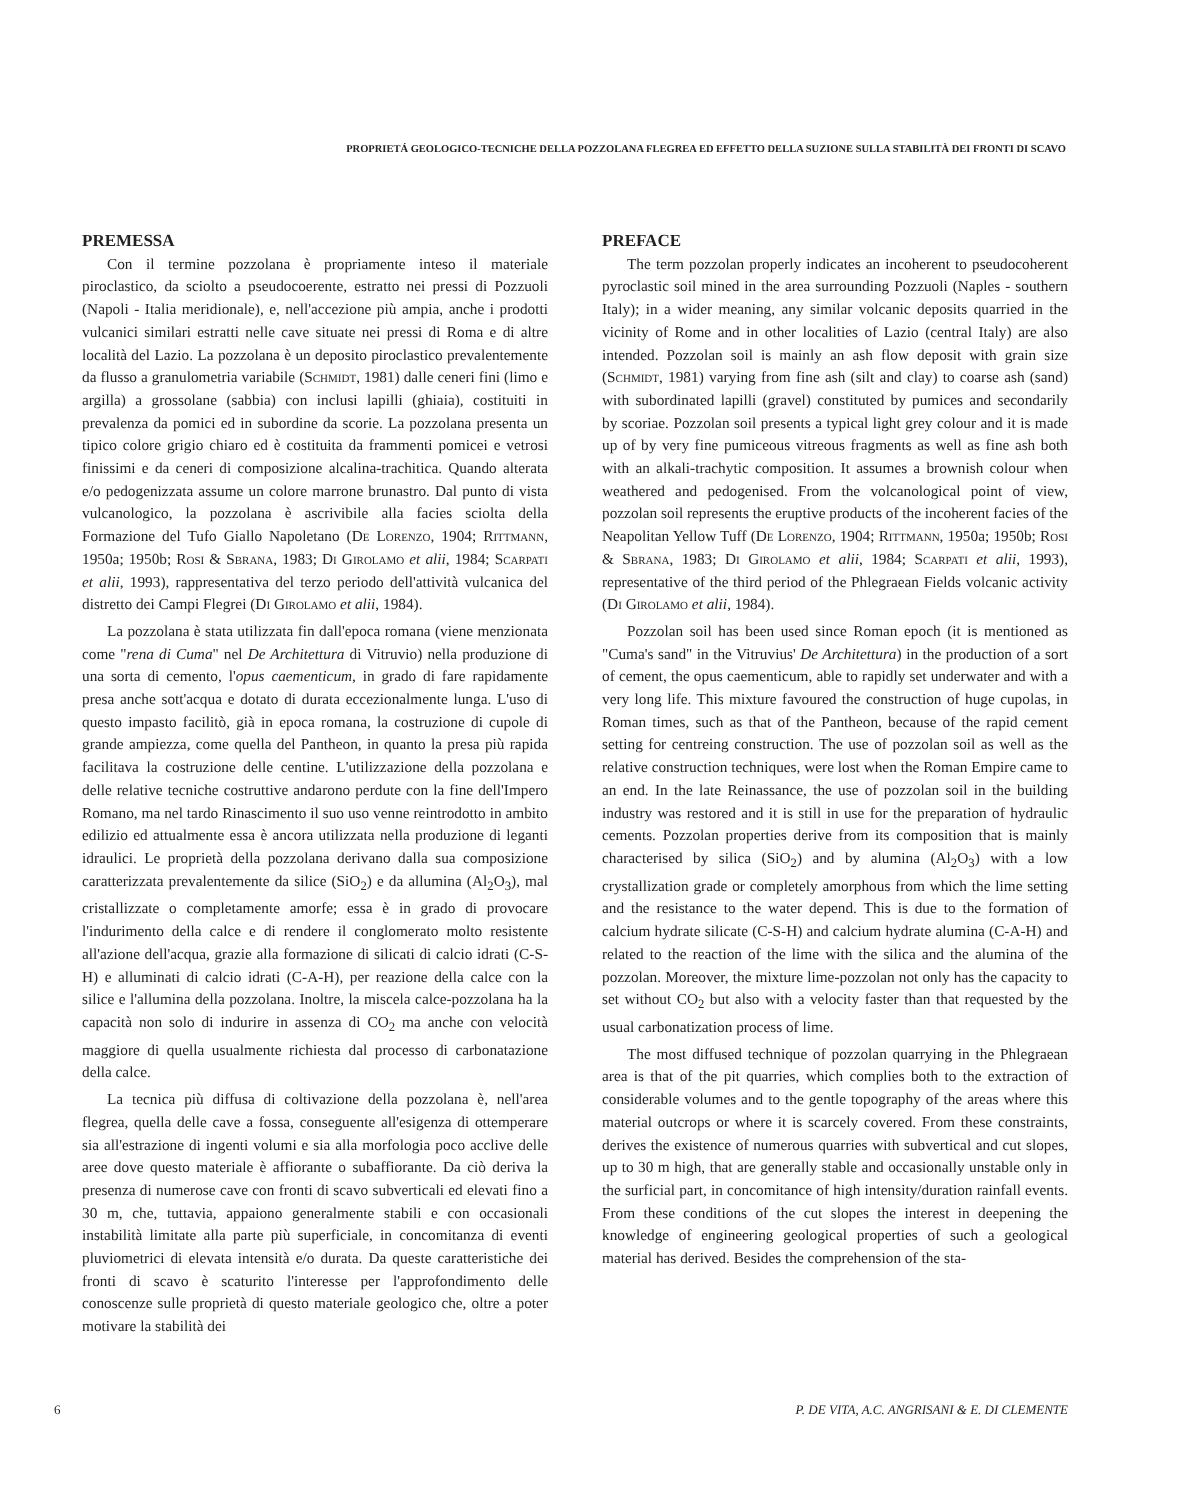PROPRIETÁ GEOLOGICO-TECNICHE DELLA POZZOLANA FLEGREA ED EFFETTO DELLA SUZIONE SULLA STABILITÀ DEI FRONTI DI SCAVO
PREMESSA
Con il termine pozzolana è propriamente inteso il materiale piroclastico, da sciolto a pseudocoerente, estratto nei pressi di Pozzuoli (Napoli - Italia meridionale), e, nell'accezione più ampia, anche i prodotti vulcanici similari estratti nelle cave situate nei pressi di Roma e di altre località del Lazio. La pozzolana è un deposito piroclastico prevalentemente da flusso a granulometria variabile (Schmidt, 1981) dalle ceneri fini (limo e argilla) a grossolane (sabbia) con inclusi lapilli (ghiaia), costituiti in prevalenza da pomici ed in subordine da scorie. La pozzolana presenta un tipico colore grigio chiaro ed è costituita da frammenti pomicei e vetrosi finissimi e da ceneri di composizione alcalina-trachitica. Quando alterata e/o pedogenizzata assume un colore marrone brunastro. Dal punto di vista vulcanologico, la pozzolana è ascrivibile alla facies sciolta della Formazione del Tufo Giallo Napoletano (De Lorenzo, 1904; Rittmann, 1950a; 1950b; Rosi & Sbrana, 1983; Di Girolamo et alii, 1984; Scarpati et alii, 1993), rappresentativa del terzo periodo dell'attività vulcanica del distretto dei Campi Flegrei (Di Girolamo et alii, 1984).
La pozzolana è stata utilizzata fin dall'epoca romana (viene menzionata come "rena di Cuma" nel De Architettura di Vitruvio) nella produzione di una sorta di cemento, l'opus caementicum, in grado di fare rapidamente presa anche sott'acqua e dotato di durata eccezionalmente lunga. L'uso di questo impasto facilitò, già in epoca romana, la costruzione di cupole di grande ampiezza, come quella del Pantheon, in quanto la presa più rapida facilitava la costruzione delle centine. L'utilizzazione della pozzolana e delle relative tecniche costruttive andarono perdute con la fine dell'Impero Romano, ma nel tardo Rinascimento il suo uso venne reintrodotto in ambito edilizio ed attualmente essa è ancora utilizzata nella produzione di leganti idraulici. Le proprietà della pozzolana derivano dalla sua composizione caratterizzata prevalentemente da silice (SiO<sub>2</sub>) e da allumina (Al<sub>2</sub>O<sub>3</sub>), mal cristallizzate o completamente amorfe; essa è in grado di provocare l'indurimento della calce e di rendere il conglomerato molto resistente all'azione dell'acqua, grazie alla formazione di silicati di calcio idrati (C-S-H) e alluminati di calcio idrati (C-A-H), per reazione della calce con la silice e l'allumina della pozzolana. Inoltre, la miscela calce-pozzolana ha la capacità non solo di indurire in assenza di CO<sub>2</sub> ma anche con velocità maggiore di quella usualmente richiesta dal processo di carbonatazione della calce.
La tecnica più diffusa di coltivazione della pozzolana è, nell'area flegrea, quella delle cave a fossa, conseguente all'esigenza di ottemperare sia all'estrazione di ingenti volumi e sia alla morfologia poco acclive delle aree dove questo materiale è affiorante o subaffiorante. Da ciò deriva la presenza di numerose cave con fronti di scavo subverticali ed elevati fino a 30 m, che, tuttavia, appaiono generalmente stabili e con occasionali instabilità limitate alla parte più superficiale, in concomitanza di eventi pluviometrici di elevata intensità e/o durata. Da queste caratteristiche dei fronti di scavo è scaturito l'interesse per l'approfondimento delle conoscenze sulle proprietà di questo materiale geologico che, oltre a poter motivare la stabilità dei
PREFACE
The term pozzolan properly indicates an incoherent to pseudocoherent pyroclastic soil mined in the area surrounding Pozzuoli (Naples - southern Italy); in a wider meaning, any similar volcanic deposits quarried in the vicinity of Rome and in other localities of Lazio (central Italy) are also intended. Pozzolan soil is mainly an ash flow deposit with grain size (Schmidt, 1981) varying from fine ash (silt and clay) to coarse ash (sand) with subordinated lapilli (gravel) constituted by pumices and secondarily by scoriae. Pozzolan soil presents a typical light grey colour and it is made up of by very fine pumiceous vitreous fragments as well as fine ash both with an alkali-trachytic composition. It assumes a brownish colour when weathered and pedogenised. From the volcanological point of view, pozzolan soil represents the eruptive products of the incoherent facies of the Neapolitan Yellow Tuff (De Lorenzo, 1904; Rittmann, 1950a; 1950b; Rosi & Sbrana, 1983; Di Girolamo et alii, 1984; Scarpati et alii, 1993), representative of the third period of the Phlegraean Fields volcanic activity (Di Girolamo et alii, 1984).
Pozzolan soil has been used since Roman epoch (it is mentioned as "Cuma's sand" in the Vitruvius' De Architettura) in the production of a sort of cement, the opus caementicum, able to rapidly set underwater and with a very long life. This mixture favoured the construction of huge cupolas, in Roman times, such as that of the Pantheon, because of the rapid cement setting for centreing construction. The use of pozzolan soil as well as the relative construction techniques, were lost when the Roman Empire came to an end. In the late Reinassance, the use of pozzolan soil in the building industry was restored and it is still in use for the preparation of hydraulic cements. Pozzolan properties derive from its composition that is mainly characterised by silica (SiO<sub>2</sub>) and by alumina (Al<sub>2</sub>O<sub>3</sub>) with a low crystallization grade or completely amorphous from which the lime setting and the resistance to the water depend. This is due to the formation of calcium hydrate silicate (C-S-H) and calcium hydrate alumina (C-A-H) and related to the reaction of the lime with the silica and the alumina of the pozzolan. Moreover, the mixture lime-pozzolan not only has the capacity to set without CO<sub>2</sub> but also with a velocity faster than that requested by the usual carbonatization process of lime.
The most diffused technique of pozzolan quarrying in the Phlegraean area is that of the pit quarries, which complies both to the extraction of considerable volumes and to the gentle topography of the areas where this material outcrops or where it is scarcely covered. From these constraints, derives the existence of numerous quarries with subvertical and cut slopes, up to 30 m high, that are generally stable and occasionally unstable only in the surficial part, in concomitance of high intensity/duration rainfall events. From these conditions of the cut slopes the interest in deepening the knowledge of engineering geological properties of such a geological material has derived. Besides the comprehension of the sta-
6 P. DE VITA, A.C. ANGRISANI & E. DI CLEMENTE